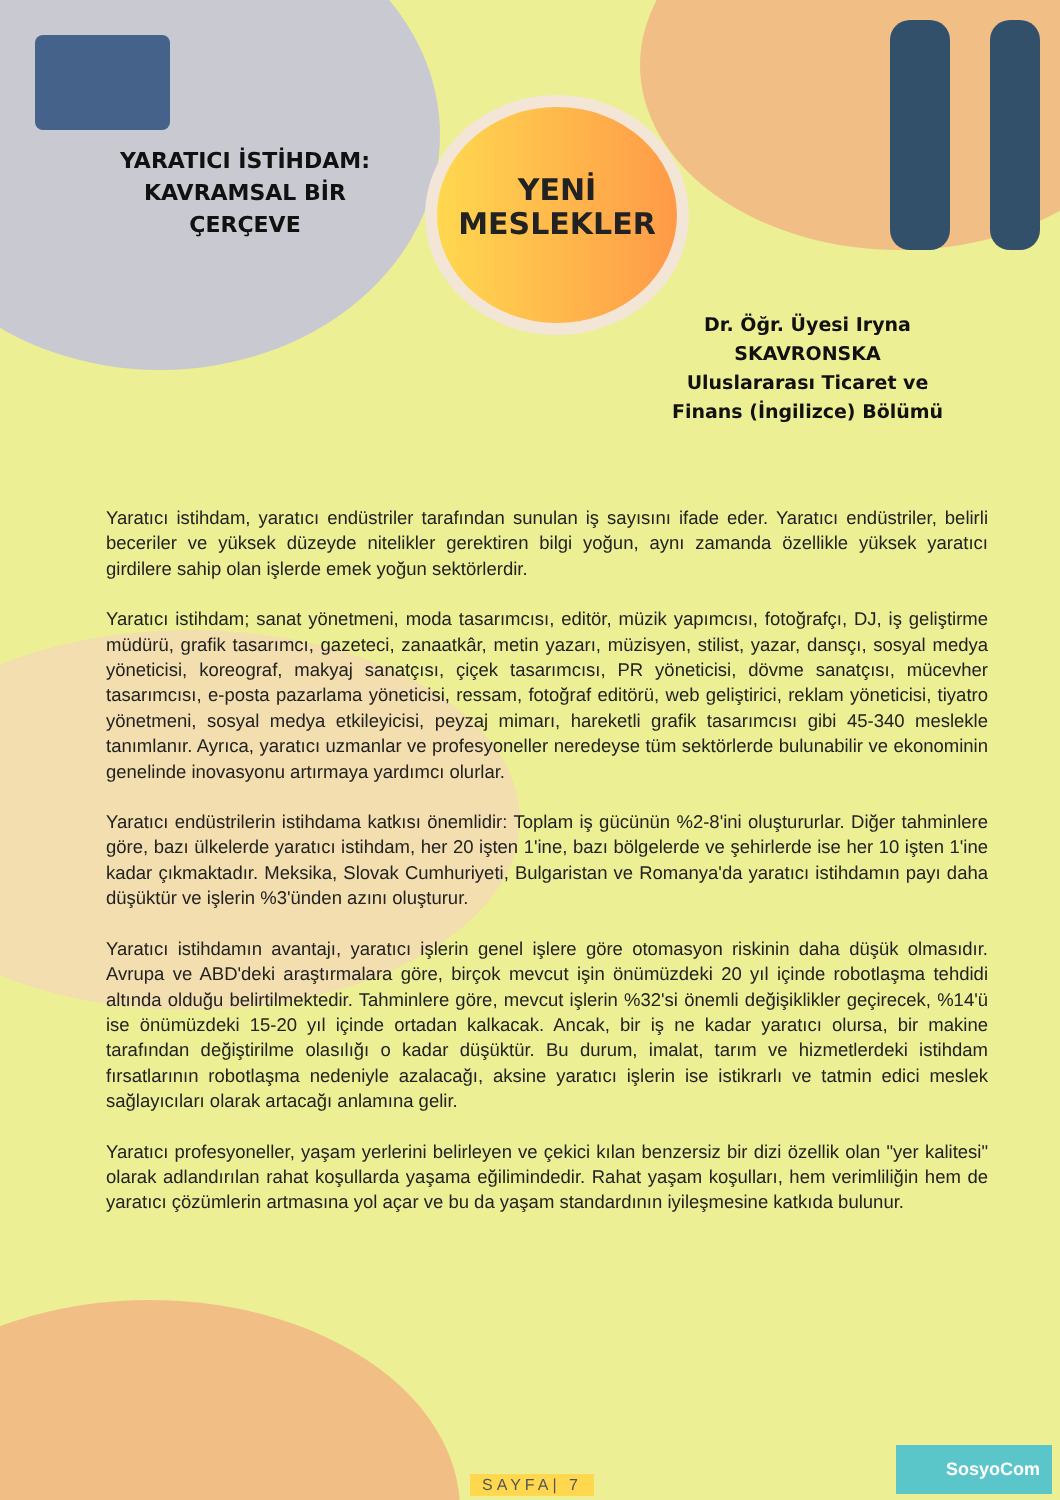YARATICI İSTİHDAM: KAVRAMSAL BİR ÇERÇEVE
YENİ
MESLEKLER
Dr. Öğr. Üyesi Iryna SKAVRONSKA Uluslararası Ticaret ve Finans (İngilizce) Bölümü
Yaratıcı istihdam, yaratıcı endüstriler tarafından sunulan iş sayısını ifade eder. Yaratıcı endüstriler, belirli beceriler ve yüksek düzeyde nitelikler gerektiren bilgi yoğun, aynı zamanda özellikle yüksek yaratıcı girdilere sahip olan işlerde emek yoğun sektörlerdir.
Yaratıcı istihdam; sanat yönetmeni, moda tasarımcısı, editör, müzik yapımcısı, fotoğrafçı, DJ, iş geliştirme müdürü, grafik tasarımcı, gazeteci, zanaatkâr, metin yazarı, müzisyen, stilist, yazar, dansçı, sosyal medya yöneticisi, koreograf, makyaj sanatçısı, çiçek tasarımcısı, PR yöneticisi, dövme sanatçısı, mücevher tasarımcısı, e-posta pazarlama yöneticisi, ressam, fotoğraf editörü, web geliştirici, reklam yöneticisi, tiyatro yönetmeni, sosyal medya etkileyicisi, peyzaj mimarı, hareketli grafik tasarımcısı gibi 45-340 meslekle tanımlanır. Ayrıca, yaratıcı uzmanlar ve profesyoneller neredeyse tüm sektörlerde bulunabilir ve ekonominin genelinde inovasyonu artırmaya yardımcı olurlar.
Yaratıcı endüstrilerin istihdama katkısı önemlidir: Toplam iş gücünün %2-8'ini oluştururlar. Diğer tahminlere göre, bazı ülkelerde yaratıcı istihdam, her 20 işten 1'ine, bazı bölgelerde ve şehirlerde ise her 10 işten 1'ine kadar çıkmaktadır. Meksika, Slovak Cumhuriyeti, Bulgaristan ve Romanya'da yaratıcı istihdamın payı daha düşüktür ve işlerin %3'ünden azını oluşturur.
Yaratıcı istihdamın avantajı, yaratıcı işlerin genel işlere göre otomasyon riskinin daha düşük olmasıdır. Avrupa ve ABD'deki araştırmalara göre, birçok mevcut işin önümüzdeki 20 yıl içinde robotlaşma tehdidi altında olduğu belirtilmektedir. Tahminlere göre, mevcut işlerin %32'si önemli değişiklikler geçirecek, %14'ü ise önümüzdeki 15-20 yıl içinde ortadan kalkacak. Ancak, bir iş ne kadar yaratıcı olursa, bir makine tarafından değiştirilme olasılığı o kadar düşüktür. Bu durum, imalat, tarım ve hizmetlerdeki istihdam fırsatlarının robotlaşma nedeniyle azalacağı, aksine yaratıcı işlerin ise istikrarlı ve tatmin edici meslek sağlayıcıları olarak artacağı anlamına gelir.
Yaratıcı profesyoneller, yaşam yerlerini belirleyen ve çekici kılan benzersiz bir dizi özellik olan "yer kalitesi" olarak adlandırılan rahat koşullarda yaşama eğilimindedir. Rahat yaşam koşulları, hem verimliliğin hem de yaratıcı çözümlerin artmasına yol açar ve bu da yaşam standardının iyileşmesine katkıda bulunur.
SAYFA| 7
SosyoCom